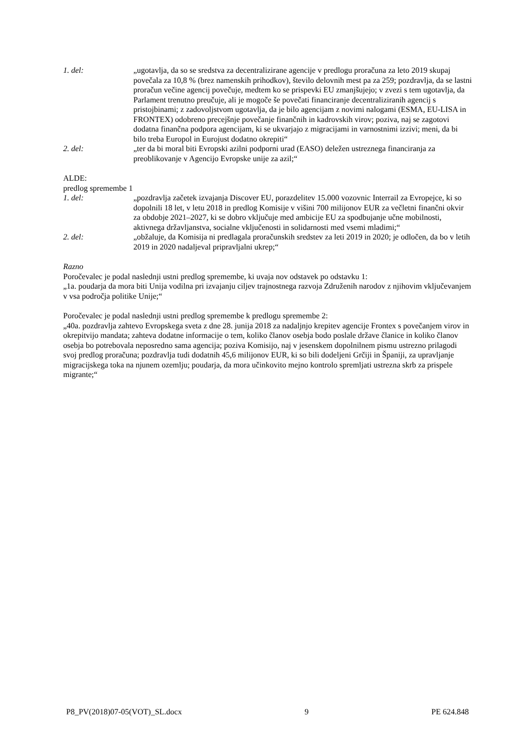1. del: „ugotavlja, da so se sredstva za decentralizirane agencije v predlogu proračuna za leto 2019 skupaj povečala za 10,8 % (brez namenskih prihodkov), število delovnih mest pa za 259; pozdravlja, da se lastni proračun večine agencij povečuje, medtem ko se prispevki EU zmanjšujejo; v zvezi s tem ugotavlja, da Parlament trenutno preučuje, ali je mogoče še povečati financiranje decentraliziranih agencij s pristojbinami; z zadovoljstvom ugotavlja, da je bilo agencijam z novimi nalogami (ESMA, EU-LISA in FRONTEX) odobreno precejšnje povečanje finančnih in kadrovskih virov; poziva, naj se zagotovi dodatna finančna podpora agencijam, ki se ukvarjajo z migracijami in varnostnimi izzivi; meni, da bi bilo treba Europol in Eurojust dodatno okrepiti“
2. del: „ter da bi moral biti Evropski azilni podporni urad (EASO) deležen ustreznega financiranja za preoblikovanje v Agencijo Evropske unije za azil;“
ALDE:
predlog spremembe 1
1. del: „pozdravlja začetek izvajanja Discover EU, porazdelitev 15.000 vozovnic Interrail za Evropejce, ki so dopolnili 18 let, v letu 2018 in predlog Komisije v višini 700 milijonov EUR za večletni finančni okvir za obdobje 2021–2027, ki se dobro vključuje med ambicije EU za spodbujanje učne mobilnosti, aktivnega državljanstva, socialne vključenosti in solidarnosti med vsemi mladimi;“
2. del: „obžaluje, da Komisija ni predlagala proračunskih sredstev za leti 2019 in 2020; je odločen, da bo v letih 2019 in 2020 nadaljeval pripravljalni ukrep;“
Razno
Poročevalec je podal naslednji ustni predlog spremembe, ki uvaja nov odstavek po odstavku 1:
„1a. poudarja da mora biti Unija vodilna pri izvajanju ciljev trajnostnega razvoja Združenih narodov z njihovim vključevanjem v vsa področja politike Unije;“
Poročevalec je podal naslednji ustni predlog spremembe k predlogu spremembe 2:
„40a. pozdravlja zahtevo Evropskega sveta z dne 28. junija 2018 za nadaljnjo krepitev agencije Frontex s povečanjem virov in okrepitvijo mandata; zahteva dodatne informacije o tem, koliko članov osebja bodo poslale države članice in koliko članov osebja bo potrebovala neposredno sama agencija; poziva Komisijo, naj v jesenskem dopolnilnem pismu ustrezno prilagodi svoj predlog proračuna; pozdravlja tudi dodatnih 45,6 milijonov EUR, ki so bili dodeljeni Grčiji in Španiji, za upravljanje migracijskega toka na njunem ozemlju; poudarja, da mora učinkovito mejno kontrolo spremljati ustrezna skrb za prispele migrante;“
P8_PV(2018)07-05(VOT)_SL.docx 9 PE 624.848